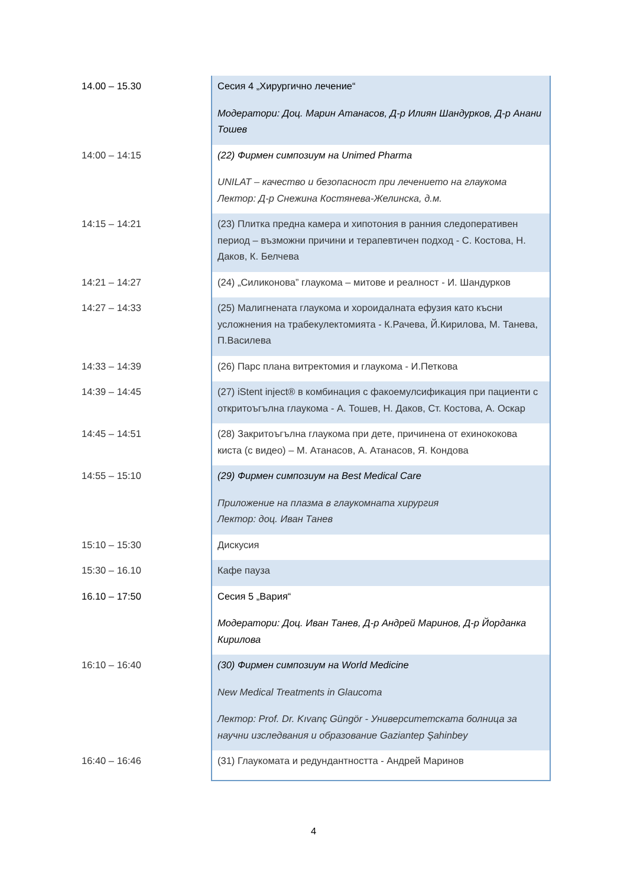| 14.00 – 15.30 | Сесия 4 „Хирургично лечение“ Модератори: Доц. Марин Атанасов, Д-р Илиян Шандурков, Д-р Анани Тошев |
| 14:00 – 14:15 | (22) Фирмен симпозиум на Unimed Pharma UNILAT – качество и безопасност при лечението на глаукома Лектор: Д-р Снежина Костянева-Желинска, д.м. |
| 14:15 – 14:21 | (23) Плитка предна камера и хипотония в ранния следоперативен период – възможни причини и терапевтичен подход - С. Костова, Н. Даков, К. Белчева |
| 14:21 – 14:27 | (24) „Силиконова” глаукома – митове и реалност - И. Шандурков |
| 14:27 – 14:33 | (25) Малигнената глаукома и хороидалната ефузия като късни усложнения на трабекулектомията - К.Рачева, Й.Кирилова, М. Танева, П.Василева |
| 14:33 – 14:39 | (26) Парс плана витректомия и глаукома - И.Петкова |
| 14:39 – 14:45 | (27) iStent inject® в комбинация с факоемулсификация при пациенти с откритоъгълна глаукома - А. Тошев, Н. Даков, Ст. Костова, А. Оскар |
| 14:45 – 14:51 | (28) Закритоъгълна глаукома при дете, причинена от ехинококова киста (с видео) – М. Атанасов, А. Атанасов, Я. Кондова |
| 14:55 – 15:10 | (29) Фирмен симпозиум на Best Medical Care Приложение на плазма в глаукомната хирургия Лектор: доц. Иван Танев |
| 15:10 – 15:30 | Дискусия |
| 15:30 – 16.10 | Кафе пауза |
| 16.10 – 17:50 | Сесия 5 „Вария“ Модератори: Доц. Иван Танев, Д-р Андрей Маринов, Д-р Йорданка Кирилова |
| 16:10 – 16:40 | (30) Фирмен симпозиум на World Medicine New Medical Treatments in Glaucoma Лектор: Prof. Dr. Kıvanç Güngör - Университетската болница за научни изследвания и образование Gaziantep Şahinbey |
| 16:40 – 16:46 | (31) Глаукомата и редундантността - Андрей Маринов |
4